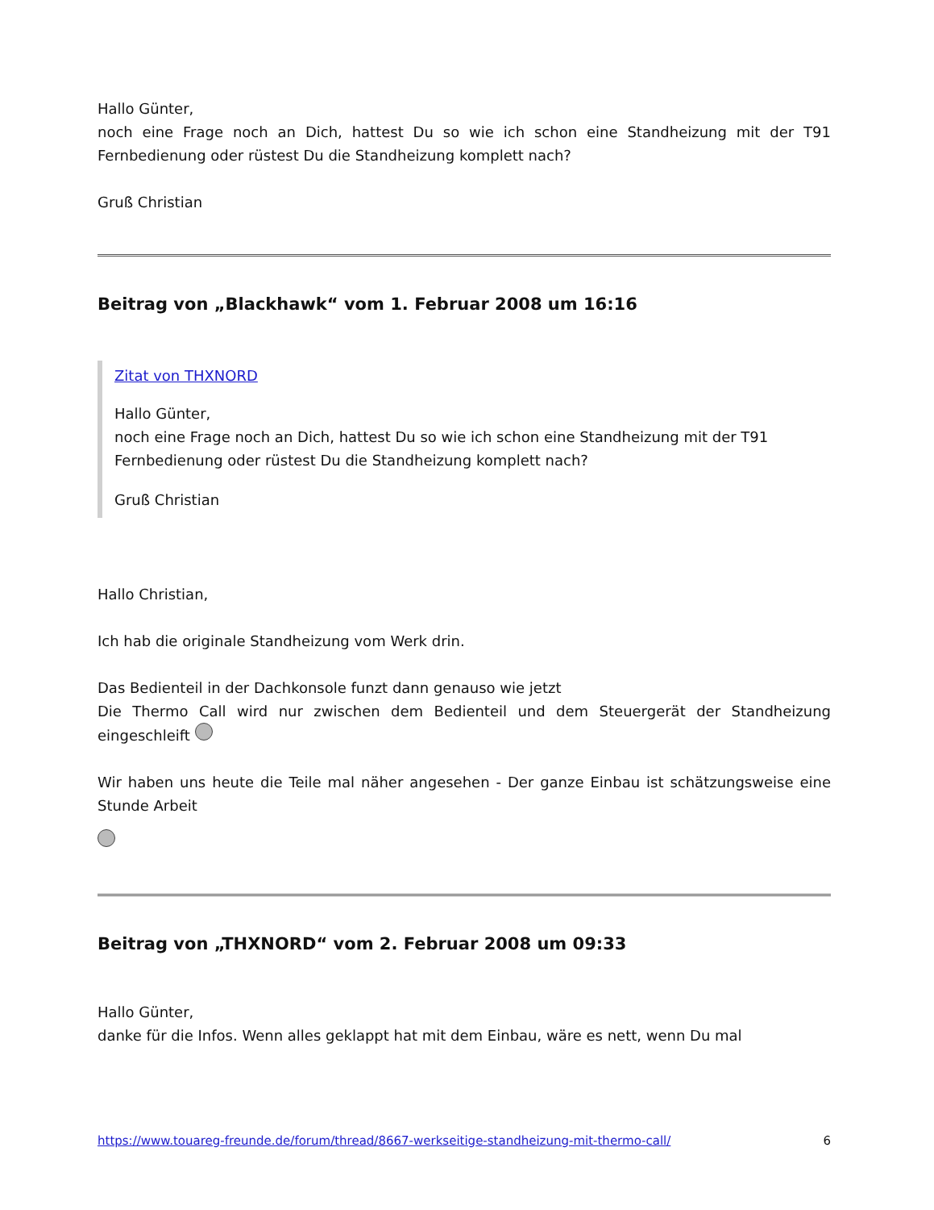Hallo Günter,
noch eine Frage noch an Dich, hattest Du so wie ich schon eine Standheizung mit der T91 Fernbedienung oder rüstest Du die Standheizung komplett nach?
Gruß Christian
Beitrag von „Blackhawk“ vom 1. Februar 2008 um 16:16
Zitat von THXNORD
Hallo Günter,
noch eine Frage noch an Dich, hattest Du so wie ich schon eine Standheizung mit der T91 Fernbedienung oder rüstest Du die Standheizung komplett nach?
Gruß Christian
Hallo Christian,
Ich hab die originale Standheizung vom Werk drin.
Das Bedienteil in der Dachkonsole funzt dann genauso wie jetzt
Die Thermo Call wird nur zwischen dem Bedienteil und dem Steuergerät der Standheizung eingeschleift
Wir haben uns heute die Teile mal näher angesehen - Der ganze Einbau ist schätzungsweise eine Stunde Arbeit
Beitrag von „THXNORD“ vom 2. Februar 2008 um 09:33
Hallo Günter,
danke für die Infos. Wenn alles geklappt hat mit dem Einbau, wäre es nett, wenn Du mal
https://www.touareg-freunde.de/forum/thread/8667-werkseitige-standheizung-mit-thermo-call/ 6